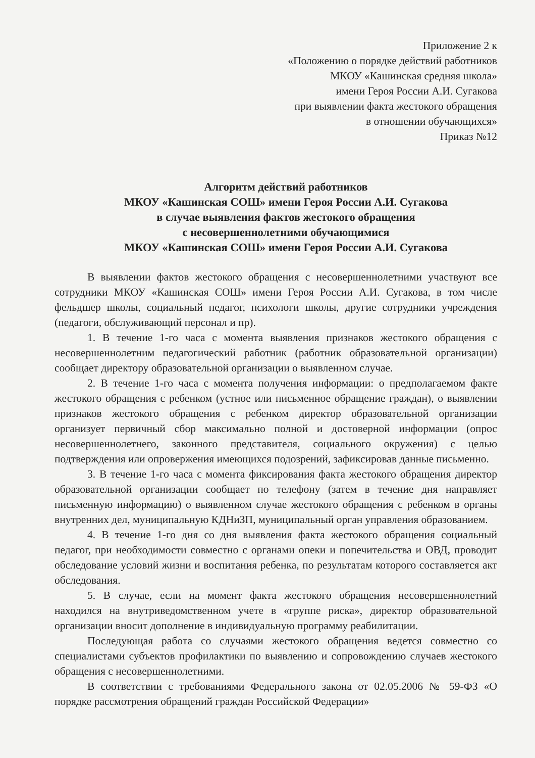Приложение 2 к
«Положению о порядке действий работников
МКОУ «Кашинская средняя школа»
имени Героя России А.И. Сугакова
при выявлении факта жестокого обращения
в отношении обучающихся»
Приказ №12
Алгоритм действий работников
МКОУ «Кашинская СОШ» имени Героя России А.И. Сугакова
в случае выявления фактов жестокого обращения
с несовершеннолетними обучающимися
МКОУ «Кашинская СОШ» имени Героя России А.И. Сугакова
В выявлении фактов жестокого обращения с несовершеннолетними участвуют все сотрудники МКОУ «Кашинская СОШ» имени Героя России А.И. Сугакова, в том числе фельдшер школы, социальный педагог, психологи школы, другие сотрудники учреждения (педагоги, обслуживающий персонал и пр).
1. В течение 1-го часа с момента выявления признаков жестокого обращения с несовершеннолетним педагогический работник (работник образовательной организации) сообщает директору образовательной организации о выявленном случае.
2. В течение 1-го часа с момента получения информации: о предполагаемом факте жестокого обращения с ребенком (устное или письменное обращение граждан), о выявлении признаков жестокого обращения с ребенком директор образовательной организации организует первичный сбор максимально полной и достоверной информации (опрос несовершеннолетнего, законного представителя, социального окружения) с целью подтверждения или опровержения имеющихся подозрений, зафиксировав данные письменно.
3. В течение 1-го часа с момента фиксирования факта жестокого обращения директор образовательной организации сообщает по телефону (затем в течение дня направляет письменную информацию) о выявленном случае жестокого обращения с ребенком в органы внутренних дел, муниципальную КДНиЗП, муниципальный орган управления образованием.
4. В течение 1-го дня со дня выявления факта жестокого обращения социальный педагог, при необходимости совместно с органами опеки и попечительства и ОВД, проводит обследование условий жизни и воспитания ребенка, по результатам которого составляется акт обследования.
5. В случае, если на момент факта жестокого обращения несовершеннолетний находился на внутриведомственном учете в «группе риска», директор образовательной организации вносит дополнение в индивидуальную программу реабилитации.
Последующая работа со случаями жестокого обращения ведется совместно со специалистами субъектов профилактики по выявлению и сопровождению случаев жестокого обращения с несовершеннолетними.
В соответствии с требованиями Федерального закона от 02.05.2006 № 59-ФЗ «О порядке рассмотрения обращений граждан Российской Федерации»